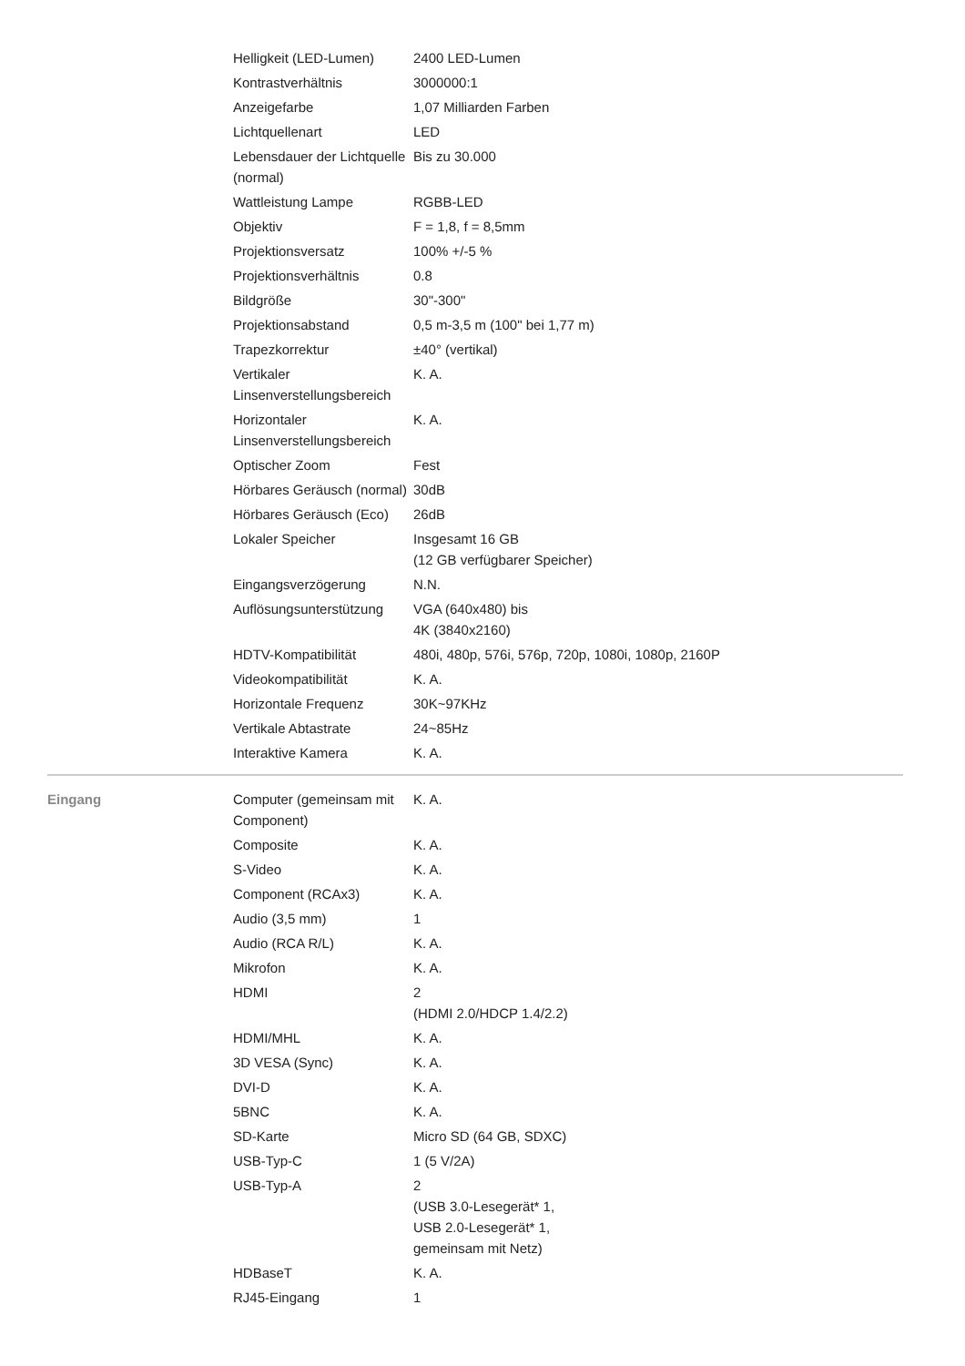| | Helligkeit (LED-Lumen) | 2400 LED-Lumen |
| | Kontrastverhältnis | 3000000:1 |
| | Anzeigefarbe | 1,07 Milliarden Farben |
| | Lichtquellenart | LED |
| | Lebensdauer der Lichtquelle (normal) | Bis zu 30.000 |
| | Wattleistung Lampe | RGBB-LED |
| | Objektiv | F = 1,8, f = 8,5mm |
| | Projektionsversatz | 100% +/-5 % |
| | Projektionsverhältnis | 0.8 |
| | Bildgröße | 30"-300" |
| | Projektionsabstand | 0,5 m-3,5 m (100" bei 1,77 m) |
| | Trapezkorrektur | ±40° (vertikal) |
| | Vertikaler Linsenverstellungsbereich | K. A. |
| | Horizontaler Linsenverstellungsbereich | K. A. |
| | Optischer Zoom | Fest |
| | Hörbares Geräusch (normal) | 30dB |
| | Hörbares Geräusch (Eco) | 26dB |
| | Lokaler Speicher | Insgesamt 16 GB (12 GB verfügbarer Speicher) |
| | Eingangsverzögerung | N.N. |
| | Auflösungsunterstützung | VGA (640x480) bis 4K (3840x2160) |
| | HDTV-Kompatibilität | 480i, 480p, 576i, 576p, 720p, 1080i, 1080p, 2160P |
| | Videokompatibilität | K. A. |
| | Horizontale Frequenz | 30K~97KHz |
| | Vertikale Abtastrate | 24~85Hz |
| | Interaktive Kamera | K. A. |
| Eingang | Computer (gemeinsam mit Component) | K. A. |
| | Composite | K. A. |
| | S-Video | K. A. |
| | Component (RCAx3) | K. A. |
| | Audio (3,5 mm) | 1 |
| | Audio (RCA R/L) | K. A. |
| | Mikrofon | K. A. |
| | HDMI | 2 (HDMI 2.0/HDCP 1.4/2.2) |
| | HDMI/MHL | K. A. |
| | 3D VESA (Sync) | K. A. |
| | DVI-D | K. A. |
| | 5BNC | K. A. |
| | SD-Karte | Micro SD (64 GB, SDXC) |
| | USB-Typ-C | 1 (5 V/2A) |
| | USB-Typ-A | 2 (USB 3.0-Lesegerät* 1, USB 2.0-Lesegerät* 1, gemeinsam mit Netz) |
| | HDBaseT | K. A. |
| | RJ45-Eingang | 1 |